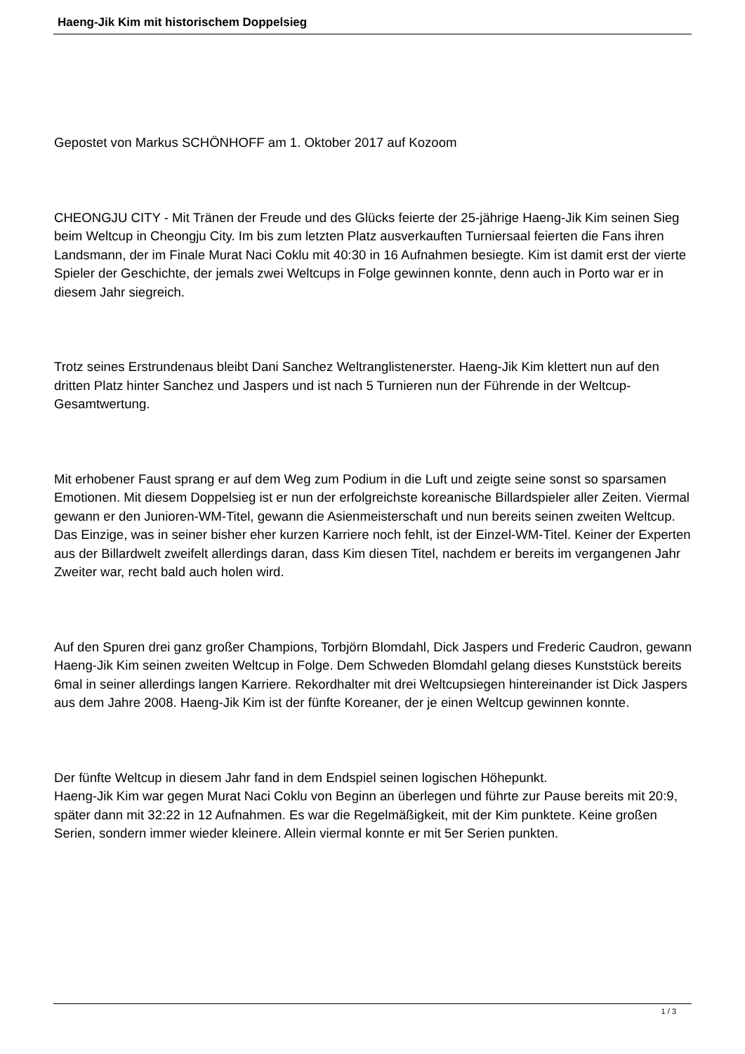Haeng-Jik Kim mit historischem Doppelsieg
Gepostet von Markus SCHÖNHOFF am 1. Oktober 2017 auf Kozoom
CHEONGJU CITY - Mit Tränen der Freude und des Glücks feierte der 25-jährige Haeng-Jik Kim seinen Sieg beim Weltcup in Cheongju City. Im bis zum letzten Platz ausverkauften Turniersaal feierten die Fans ihren Landsmann, der im Finale Murat Naci Coklu mit 40:30 in 16 Aufnahmen besiegte. Kim ist damit erst der vierte Spieler der Geschichte, der jemals zwei Weltcups in Folge gewinnen konnte, denn auch in Porto war er in diesem Jahr siegreich.
Trotz seines Erstrundenaus bleibt Dani Sanchez Weltranglistenerster. Haeng-Jik Kim klettert nun auf den dritten Platz hinter Sanchez und Jaspers und ist nach 5 Turnieren nun der Führende in der Weltcup-Gesamtwertung.
Mit erhobener Faust sprang er auf dem Weg zum Podium in die Luft und zeigte seine sonst so sparsamen Emotionen. Mit diesem Doppelsieg ist er nun der erfolgreichste koreanische Billardspieler aller Zeiten. Viermal gewann er den Junioren-WM-Titel, gewann die Asienmeisterschaft und nun bereits seinen zweiten Weltcup. Das Einzige, was in seiner bisher eher kurzen Karriere noch fehlt, ist der Einzel-WM-Titel. Keiner der Experten aus der Billardwelt zweifelt allerdings daran, dass Kim diesen Titel, nachdem er bereits im vergangenen Jahr Zweiter war, recht bald auch holen wird.
Auf den Spuren drei ganz großer Champions, Torbjörn Blomdahl, Dick Jaspers und Frederic Caudron, gewann Haeng-Jik Kim seinen zweiten Weltcup in Folge. Dem Schweden Blomdahl gelang dieses Kunststück bereits 6mal in seiner allerdings langen Karriere. Rekordhalter mit drei Weltcupsiegen hintereinander ist Dick Jaspers aus dem Jahre 2008. Haeng-Jik Kim ist der fünfte Koreaner, der je einen Weltcup gewinnen konnte.
Der fünfte Weltcup in diesem Jahr fand in dem Endspiel seinen logischen Höhepunkt.
Haeng-Jik Kim war gegen Murat Naci Coklu von Beginn an überlegen und führte zur Pause bereits mit 20:9, später dann mit 32:22 in 12 Aufnahmen. Es war die Regelmäßigkeit, mit der Kim punktete. Keine großen Serien, sondern immer wieder kleinere. Allein viermal konnte er mit 5er Serien punkten.
1 / 3